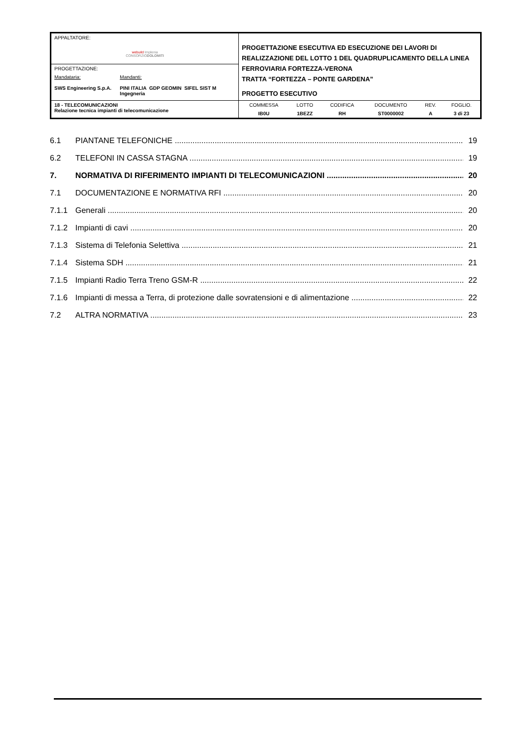| APPALTATORE: webuild Implenia CONSORZIO DOLOMITI | PROGETTAZIONE ESECUTIVA ED ESECUZIONE DEI LAVORI DI REALIZZAZIONE DEL LOTTO 1 DEL QUADRUPLICAMENTO DELLA LINEA FERROVIARIA FORTEZZA-VERONA TRATTA “FORTEZZA – PONTE GARDENA” PROGETTO ESECUTIVO |
| PROGETTAZIONE: Mandataria: SWS Engineering S.p.A. Mandanti: PINI ITALIA GDP GEOMIN SIFEL SIST M Ingegneria | |
| 18 - TELECOMUNICAZIONI Relazione tecnica impianti di telecomunicazione | / COMMESSA / LOTTO / CODIFICA / DOCUMENTO / REV. / FOGLIO. / / IB0U / 1BEZZ / RH / ST0000002 / A / 3 di 23 / |
6.1 PIANTANE TELEFONICHE 19
6.2 TELEFONI IN CASSA STAGNA 19
7. NORMATIVA DI RIFERIMENTO IMPIANTI DI TELECOMUNICAZIONI 20
7.1 DOCUMENTAZIONE E NORMATIVA RFI 20
7.1.1 Generali 20
7.1.2 Impianti di cavi 20
7.1.3 Sistema di Telefonia Selettiva 21
7.1.4 Sistema SDH 21
7.1.5 Impianti Radio Terra Treno GSM-R 22
7.1.6 Impianti di messa a Terra, di protezione dalle sovratensioni e di alimentazione 22
7.2 ALTRA NORMATIVA 23